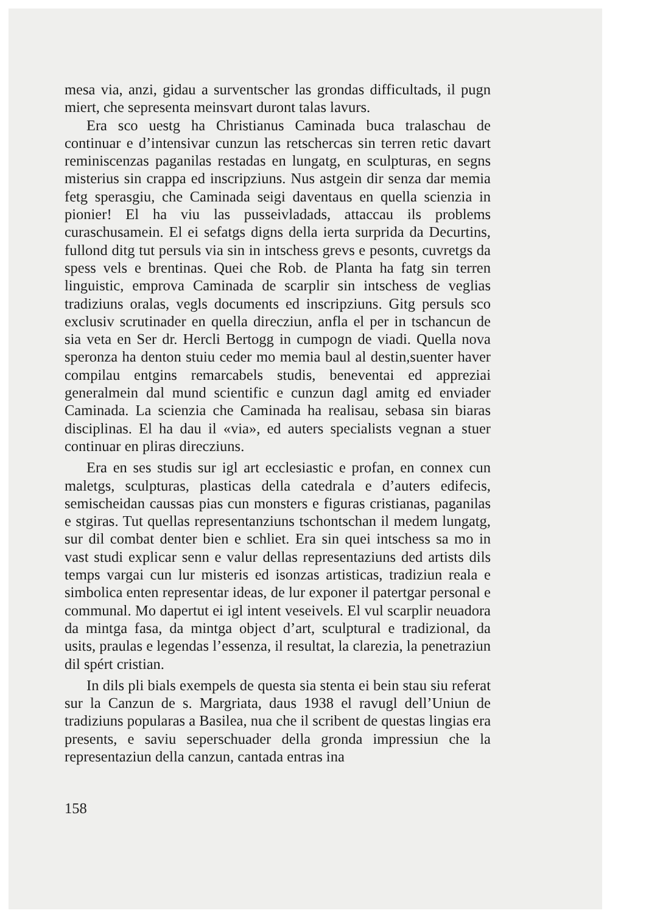mesa via, anzi, gidau a surventscher las grondas difficultads, il pugn miert, che sepresenta meinsvart duront talas lavurs.
Era sco uestg ha Christianus Caminada buca tralaschau de continuar e d’intensivar cunzun las retschercas sin terren retic davart reminiscenzas paganilas restadas en lungatg, en sculpturas, en segns misterius sin crappa ed inscripziuns. Nus astgein dir senza dar memia fetg sperasgiu, che Caminada seigi daventaus en quella scienzia in pionier! El ha viu las pusseivladads, attaccau ils problems curaschusamein. El ei sefatgs digns della ierta surprida da Decurtins, fullond ditg tut persuls via sin in intschess grevs e pesonts, cuvretgs da spess vels e brentinas. Quei che Rob. de Planta ha fatg sin terren linguistic, emprova Caminada de scarplir sin intschess de veglias tradiziuns oralas, vegls documents ed inscripziuns. Gitg persuls sco exclusiv scrutinader en quella direcziun, anfla el per in tschancun de sia veta en Ser dr. Hercli Bertogg in cumpogn de viadi. Quella nova speronza ha denton stuiu ceder mo memia baul al destin,suenter haver compilau entgins remarcabels studis, beneventai ed appreziai generalmein dal mund scientific e cunzun dagl amitg ed enviader Caminada. La scienzia che Caminada ha realisau, sebasa sin biaras disciplinas. El ha dau il «via», ed auters specialists vegnan a stuer continuar en pliras direcziuns.
Era en ses studis sur igl art ecclesiastic e profan, en connex cun maletgs, sculpturas, plasticas della catedrala e d’auters edifecis, semischeidan caussas pias cun monsters e figuras cristianas, paganilas e stgiras. Tut quellas representanziuns tschontschan il medem lungatg, sur dil combat denter bien e schliet. Era sin quei intschess sa mo in vast studi explicar senn e valur dellas representaziuns ded artists dils temps vargai cun lur misteris ed isonzas artisticas, tradiziun reala e simbolica enten representar ideas, de lur exponer il patertgar personal e communal. Mo dapertut ei igl intent veseivels. El vul scarplir neuadora da mintga fasa, da mintga object d’art, sculptural e tradizional, da usits, praulas e legendas l’essenza, il resultat, la clarezia, la penetraziun dil spért cristian.
In dils pli bials exempels de questa sia stenta ei bein stau siu referat sur la Canzun de s. Margriata, daus 1938 el ravugl dell’Uniun de tradiziuns popularas a Basilea, nua che il scribent de questas lingias era presents, e saviu seperschuader della gronda impressiun che la representaziun della canzun, cantada entras ina
158